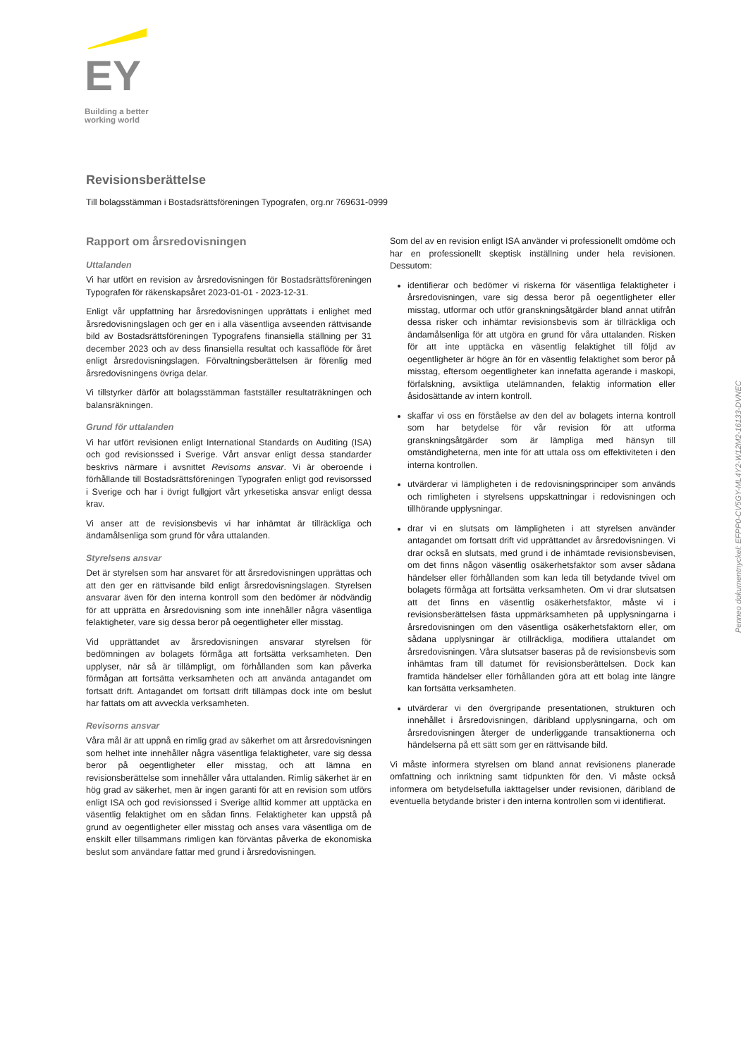EY
Building a better
working world
Revisionsberättelse
Till bolagsstämman i Bostadsrättsföreningen Typografen, org.nr 769631-0999
Rapport om årsredovisningen
Uttalanden
Vi har utfört en revision av årsredovisningen för Bostadsrättsföreningen Typografen för räkenskapsåret 2023-01-01 - 2023-12-31.
Enligt vår uppfattning har årsredovisningen upprättats i enlighet med årsredovisningslagen och ger en i alla väsentliga avseenden rättvisande bild av Bostadsrättsföreningen Typografens finansiella ställning per 31 december 2023 och av dess finansiella resultat och kassaflöde för året enligt årsredovisningslagen. Förvaltningsberättelsen är förenlig med årsredovisningens övriga delar.
Vi tillstyrker därför att bolagsstämman fastställer resultaträkningen och balansräkningen.
Grund för uttalanden
Vi har utfört revisionen enligt International Standards on Auditing (ISA) och god revisionssed i Sverige. Vårt ansvar enligt dessa standarder beskrivs närmare i avsnittet Revisorns ansvar. Vi är oberoende i förhållande till Bostadsrättsföreningen Typografen enligt god revisorssed i Sverige och har i övrigt fullgjort vårt yrkesetiska ansvar enligt dessa krav.
Vi anser att de revisionsbevis vi har inhämtat är tillräckliga och ändamålsenliga som grund för våra uttalanden.
Styrelsens ansvar
Det är styrelsen som har ansvaret för att årsredovisningen upprättas och att den ger en rättvisande bild enligt årsredovisningslagen. Styrelsen ansvarar även för den interna kontroll som den bedömer är nödvändig för att upprätta en årsredovisning som inte innehåller några väsentliga felaktigheter, vare sig dessa beror på oegentligheter eller misstag.
Vid upprättandet av årsredovisningen ansvarar styrelsen för bedömningen av bolagets förmåga att fortsätta verksamheten. Den upplyser, när så är tillämpligt, om förhållanden som kan påverka förmågan att fortsätta verksamheten och att använda antagandet om fortsatt drift. Antagandet om fortsatt drift tillämpas dock inte om beslut har fattats om att avveckla verksamheten.
Revisorns ansvar
Våra mål är att uppnå en rimlig grad av säkerhet om att årsredovisningen som helhet inte innehåller några väsentliga felaktigheter, vare sig dessa beror på oegentligheter eller misstag, och att lämna en revisionsberättelse som innehåller våra uttalanden. Rimlig säkerhet är en hög grad av säkerhet, men är ingen garanti för att en revision som utförs enligt ISA och god revisionssed i Sverige alltid kommer att upptäcka en väsentlig felaktighet om en sådan finns. Felaktigheter kan uppstå på grund av oegentligheter eller misstag och anses vara väsentliga om de enskilt eller tillsammans rimligen kan förväntas påverka de ekonomiska beslut som användare fattar med grund i årsredovisningen.
Som del av en revision enligt ISA använder vi professionellt omdöme och har en professionellt skeptisk inställning under hela revisionen. Dessutom:
identifierar och bedömer vi riskerna för väsentliga felaktigheter i årsredovisningen, vare sig dessa beror på oegentligheter eller misstag, utformar och utför granskningsåtgärder bland annat utifrån dessa risker och inhämtar revisionsbevis som är tillräckliga och ändamålsenliga för att utgöra en grund för våra uttalanden. Risken för att inte upptäcka en väsentlig felaktighet till följd av oegentligheter är högre än för en väsentlig felaktighet som beror på misstag, eftersom oegentligheter kan innefatta agerande i maskopi, förfalskning, avsiktliga utelämnanden, felaktig information eller åsidosättande av intern kontroll.
skaffar vi oss en förståelse av den del av bolagets interna kontroll som har betydelse för vår revision för att utforma granskningsåtgärder som är lämpliga med hänsyn till omständigheterna, men inte för att uttala oss om effektiviteten i den interna kontrollen.
utvärderar vi lämpligheten i de redovisningsprinciper som används och rimligheten i styrelsens uppskattningar i redovisningen och tillhörande upplysningar.
drar vi en slutsats om lämpligheten i att styrelsen använder antagandet om fortsatt drift vid upprättandet av årsredovisningen. Vi drar också en slutsats, med grund i de inhämtade revisionsbevisen, om det finns någon väsentlig osäkerhetsfaktor som avser sådana händelser eller förhållanden som kan leda till betydande tvivel om bolagets förmåga att fortsätta verksamheten. Om vi drar slutsatsen att det finns en väsentlig osäkerhetsfaktor, måste vi i revisionsberättelsen fästa uppmärksamheten på upplysningarna i årsredovisningen om den väsentliga osäkerhetsfaktorn eller, om sådana upplysningar är otillräckliga, modifiera uttalandet om årsredovisningen. Våra slutsatser baseras på de revisionsbevis som inhämtas fram till datumet för revisionsberättelsen. Dock kan framtida händelser eller förhållanden göra att ett bolag inte längre kan fortsätta verksamheten.
utvärderar vi den övergripande presentationen, strukturen och innehållet i årsredovisningen, däribland upplysningarna, och om årsredovisningen återger de underliggande transaktionerna och händelserna på ett sätt som ger en rättvisande bild.
Vi måste informera styrelsen om bland annat revisionens planerade omfattning och inriktning samt tidpunkten för den. Vi måste också informera om betydelsefulla iakttagelser under revisionen, däribland de eventuella betydande brister i den interna kontrollen som vi identifierat.
Penneo dokumentnyckel: EFPP0-CV5GY-ML4Y2-W12M2-16133-DVNEC